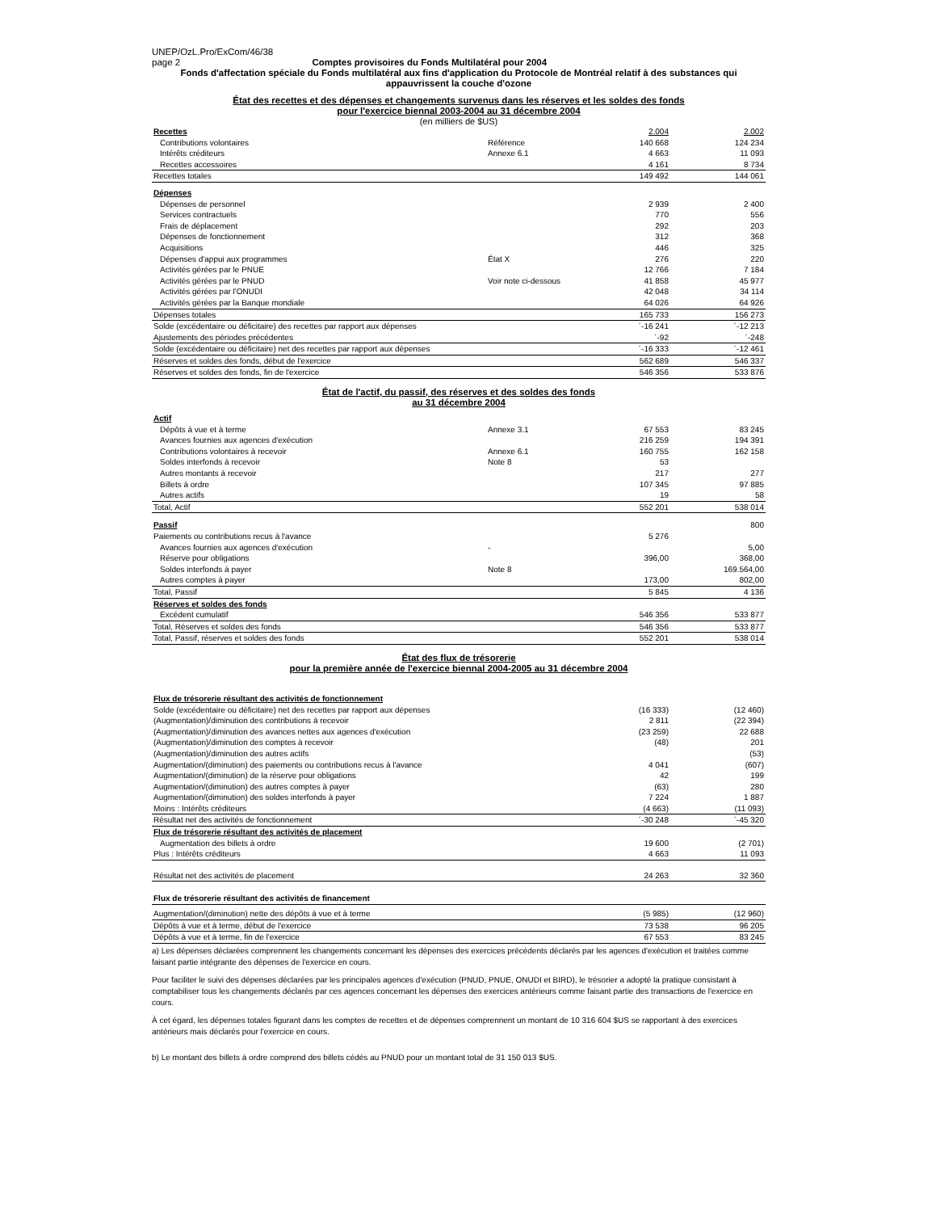UNEP/OzL.Pro/ExCom/46/38
page 2 Comptes provisoires du Fonds Multilatéral pour 2004
Fonds d'affectation spéciale du Fonds multilatéral aux fins d'application du Protocole de Montréal relatif à des substances qui appauvrissent la couche d'ozone
État des recettes et des dépenses et changements survenus dans les réserves et les soldes des fonds
pour l'exercice biennal 2003-2004 au 31 décembre 2004
(en milliers de $US)
| Recettes | | 2.004 | | 2.002 |
| Contributions volontaires | Référence | 140 668 | | 124 234 |
| Intérêts créditeurs | Annexe 6.1 | 4 663 | | 11 093 |
| Recettes accessoires | | 4 161 | | 8 734 |
| Recettes totales | | 149 492 | | 144 061 |
| Dépenses | | | | |
| Dépenses de personnel | | 2 939 | | 2 400 |
| Services contractuels | | 770 | | 556 |
| Frais de déplacement | | 292 | | 203 |
| Dépenses de fonctionnement | | 312 | | 368 |
| Acquisitions | | 446 | | 325 |
| Dépenses d'appui aux programmes | État X | 276 | | 220 |
| Activités gérées par le PNUE | | 12 766 | | 7 184 |
| Activités gérées par le PNUD | Voir note ci-dessous | 41 858 | | 45 977 |
| Activités gérées par l'ONUDI | | 42 048 | | 34 114 |
| Activités gérées par la Banque mondiale | | 64 026 | | 64 926 |
| Dépenses totales | | 165 733 | | 156 273 |
| Solde (excédentaire ou déficitaire) des recettes par rapport aux dépenses | | ´-16 241 | | ´-12 213 |
| Ajustements des périodes précédentes | | ´-92 | | ´-248 |
| Solde (excédentaire ou déficitaire) net des recettes par rapport aux dépenses | | ´-16 333 | | ´-12 461 |
| Réserves et soldes des fonds, début de l'exercice | | 562 689 | | 546 337 |
| Réserves et soldes des fonds, fin de l'exercice | | 546 356 | | 533 876 |
État de l'actif, du passif, des réserves et des soldes des fonds
au 31 décembre 2004
| Actif | | | | |
| Dépôts à vue et à terme | Annexe 3.1 | 67 553 | | 83 245 |
| Avances fournies aux agences d'exécution | | 216 259 | | 194 391 |
| Contributions volontaires à recevoir | Annexe 6.1 | 160 755 | | 162 158 |
| Soldes interfonds à recevoir | Note 8 | 53 | | |
| Autres montants à recevoir | | 217 | | 277 |
| Billets à ordre | | 107 345 | | 97 885 |
| Autres actifs | | 19 | | 58 |
| Total, Actif | | 552 201 | | 538 014 |
| Passif | | | | 800 |
| Paiements ou contributions recus à l'avance | | 5 276 | | |
| Avances fournies aux agences d'exécution | - | | | 5,00 |
| Réserve pour obligations | | 396,00 | | 368,00 |
| Soldes interfonds à payer | Note 8 | | | 169.564,00 |
| Autres comptes à payer | | 173,00 | | 802,00 |
| Total, Passif | | 5 845 | | 4 136 |
| Réserves et soldes des fonds | | | | |
| Excédent cumulatif | | 546 356 | | 533 877 |
| Total, Réserves et soldes des fonds | | 546 356 | | 533 877 |
| Total, Passif, réserves et soldes des fonds | | 552 201 | | 538 014 |
État des flux de trésorerie
pour la première année de l'exercice biennal 2004-2005 au 31 décembre 2004
| Flux de trésorerie résultant des activités de fonctionnement | | | | |
| Solde (excédentaire ou déficitaire) net des recettes par rapport aux dépenses | | (16 333) | | (12 460) |
| (Augmentation)/diminution des contributions à recevoir | | 2 811 | | (22 394) |
| (Augmentation)/diminution des avances nettes aux agences d'exécution | | (23 259) | | 22 688 |
| (Augmentation)/diminution des comptes à recevoir | | (48) | | 201 |
| (Augmentation)/diminution des autres actifs | | | | (53) |
| Augmentation/(diminution) des paiements ou contributions recus à l'avance | | 4 041 | | (607) |
| Augmentation/(diminution) de la réserve pour obligations | | 42 | | 199 |
| Augmentation/(diminution) des autres comptes à payer | | (63) | | 280 |
| Augmentation/(diminution) des soldes interfonds à payer | | 7 224 | | 1 887 |
| Moins : Intérêts créditeurs | | (4 663) | | (11 093) |
| Résultat net des activités de fonctionnement | | ´-30 248 | | ´-45 320 |
| Flux de trésorerie résultant des activités de placement | | | | |
| Augmentation des billets à ordre | | 19 600 | | (2 701) |
| Plus : Intérêts créditeurs | | 4 663 | | 11 093 |
| Résultat net des activités de placement | | 24 263 | | 32 360 |
| Flux de trésorerie résultant des activités de financement | | | | |
| Augmentation/(diminution) nette des dépôts à vue et à terme | | (5 985) | | (12 960) |
| Dépôts à vue et à terme, début de l'exercice | | 73 538 | | 96 205 |
| Dépôts à vue et à terme, fin de l'exercice | | 67 553 | | 83 245 |
a) Les dépenses déclarées comprennent les changements concernant les dépenses des exercices précédents déclarés par les agences d'exécution et traitées comme faisant partie intégrante des dépenses de l'exercice en cours.
Pour faciliter le suivi des dépenses déclarées par les principales agences d'exécution (PNUD, PNUE, ONUDI et BIRD), le trésorier a adopté la pratique consistant à comptabiliser tous les changements déclarés par ces agences concernant les dépenses des exercices antérieurs comme faisant partie des transactions de l'exercice en cours.
À cet égard, les dépenses totales figurant dans les comptes de recettes et de dépenses comprennent un montant de 10 316 604 $US se rapportant à des exercices antérieurs mais déclarés pour l'exercice en cours.
b) Le montant des billets à ordre comprend des billets cédés au PNUD pour un montant total de 31 150 013 $US.